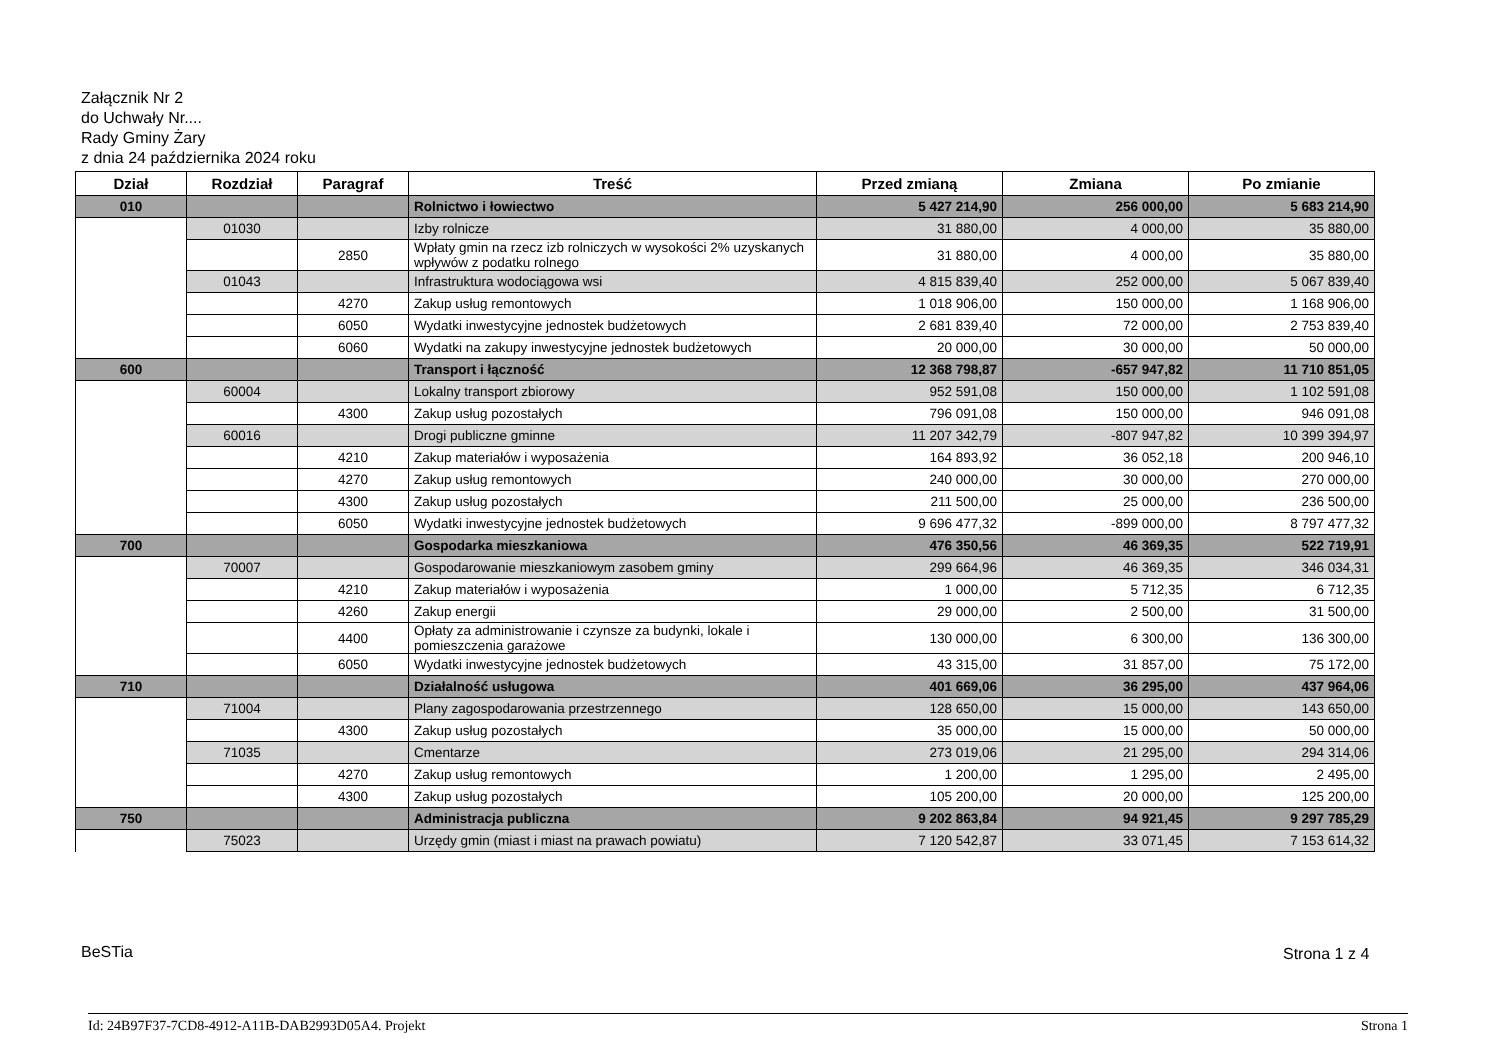Załącznik Nr 2
do Uchwały Nr....
Rady Gminy Żary
z dnia 24 października 2024 roku
| Dział | Rozdział | Paragraf | Treść | Przed zmianą | Zmiana | Po zmianie |
| --- | --- | --- | --- | --- | --- | --- |
| 010 | | | Rolnictwo i łowiectwo | 5 427 214,90 | 256 000,00 | 5 683 214,90 |
| | 01030 | | Izby rolnicze | 31 880,00 | 4 000,00 | 35 880,00 |
| | | 2850 | Wpłaty gmin na rzecz izb rolniczych w wysokości 2% uzyskanych wpływów z podatku rolnego | 31 880,00 | 4 000,00 | 35 880,00 |
| | 01043 | | Infrastruktura wodociągowa wsi | 4 815 839,40 | 252 000,00 | 5 067 839,40 |
| | | 4270 | Zakup usług remontowych | 1 018 906,00 | 150 000,00 | 1 168 906,00 |
| | | 6050 | Wydatki inwestycyjne jednostek budżetowych | 2 681 839,40 | 72 000,00 | 2 753 839,40 |
| | | 6060 | Wydatki na zakupy inwestycyjne jednostek budżetowych | 20 000,00 | 30 000,00 | 50 000,00 |
| 600 | | | Transport i łączność | 12 368 798,87 | -657 947,82 | 11 710 851,05 |
| | 60004 | | Lokalny transport zbiorowy | 952 591,08 | 150 000,00 | 1 102 591,08 |
| | | 4300 | Zakup usług pozostałych | 796 091,08 | 150 000,00 | 946 091,08 |
| | 60016 | | Drogi publiczne gminne | 11 207 342,79 | -807 947,82 | 10 399 394,97 |
| | | 4210 | Zakup materiałów i wyposażenia | 164 893,92 | 36 052,18 | 200 946,10 |
| | | 4270 | Zakup usług remontowych | 240 000,00 | 30 000,00 | 270 000,00 |
| | | 4300 | Zakup usług pozostałych | 211 500,00 | 25 000,00 | 236 500,00 |
| | | 6050 | Wydatki inwestycyjne jednostek budżetowych | 9 696 477,32 | -899 000,00 | 8 797 477,32 |
| 700 | | | Gospodarka mieszkaniowa | 476 350,56 | 46 369,35 | 522 719,91 |
| | 70007 | | Gospodarowanie mieszkaniowym zasobem gminy | 299 664,96 | 46 369,35 | 346 034,31 |
| | | 4210 | Zakup materiałów i wyposażenia | 1 000,00 | 5 712,35 | 6 712,35 |
| | | 4260 | Zakup energii | 29 000,00 | 2 500,00 | 31 500,00 |
| | | 4400 | Opłaty za administrowanie i czynsze za budynki, lokale i pomieszczenia garażowe | 130 000,00 | 6 300,00 | 136 300,00 |
| | | 6050 | Wydatki inwestycyjne jednostek budżetowych | 43 315,00 | 31 857,00 | 75 172,00 |
| 710 | | | Działalność usługowa | 401 669,06 | 36 295,00 | 437 964,06 |
| | 71004 | | Plany zagospodarowania przestrzennego | 128 650,00 | 15 000,00 | 143 650,00 |
| | | 4300 | Zakup usług pozostałych | 35 000,00 | 15 000,00 | 50 000,00 |
| | 71035 | | Cmentarze | 273 019,06 | 21 295,00 | 294 314,06 |
| | | 4270 | Zakup usług remontowych | 1 200,00 | 1 295,00 | 2 495,00 |
| | | 4300 | Zakup usług pozostałych | 105 200,00 | 20 000,00 | 125 200,00 |
| 750 | | | Administracja publiczna | 9 202 863,84 | 94 921,45 | 9 297 785,29 |
| | 75023 | | Urzędy gmin (miast i miast na prawach powiatu) | 7 120 542,87 | 33 071,45 | 7 153 614,32 |
BeSTia Strona 1 z 4
Id: 24B97F37-7CD8-4912-A11B-DAB2993D05A4. Projekt Strona 1